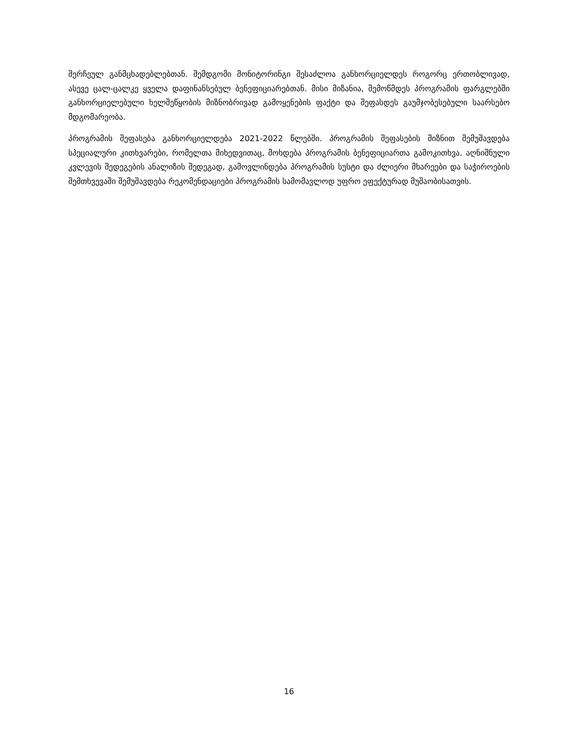შერჩეულ განმცხადებლებთან. შემდგომი მონიტორინგი შესაძლოა განხორციელდეს როგორც ერთობლივად, ასევე ცალ-ცალკე ყველა დაფინანსებულ ბენეფიციარებთან. მისი მიზანია, შემოწმდეს პროგრამის ფარგლებში განხორციელებული ხელშეწყობის მიზნობრივად გამოყენების ფაქტი და შეფასდეს გაუმჯობესებული საარსებო მდგომარეობა.
პროგრამის შეფასება განხორციელდება 2021-2022 წლებში. პროგრამის შეფასების მიზნით შემუშავდება სპეციალური კითხვარები, რომელთა მიხედვითაც, მოხდება პროგრამის ბენეფიციართა გამოკითხვა. აღნიშნული კვლევის შედეგების ანალიზის შედეგად, გამოვლინდება პროგრამის სუსტი და ძლიერი მხარეები და საჭიროების შემთხვევაში შემუშავდება რეკომენდაციები პროგრამის სამომავლოდ უფრო ეფექტურად მუშაობისათვის.
16